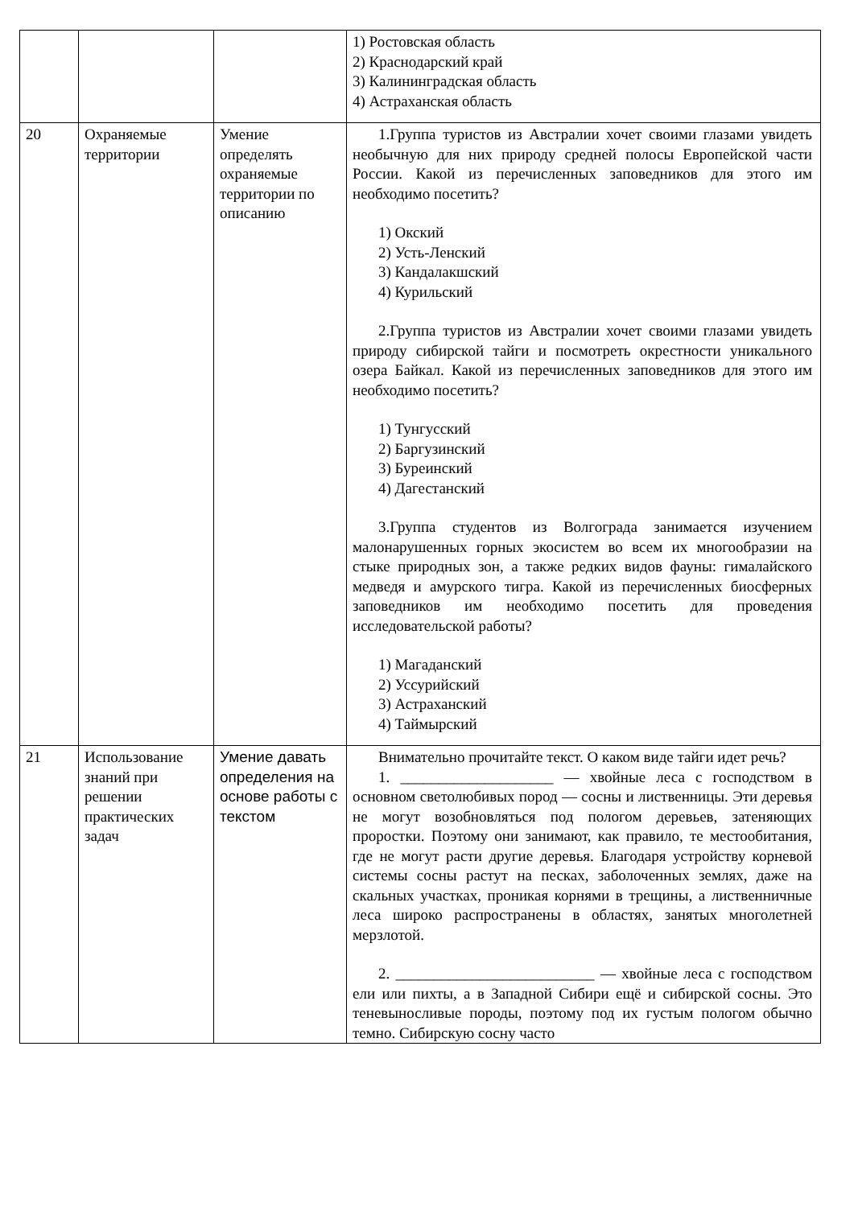| | | | 1) Ростовская область 2) Краснодарский край 3) Калининградская область 4) Астраханская область |
| 20 | Охраняемые территории | Умение определять охраняемые территории по описанию | 1.Группа туристов из Австралии хочет своими глазами увидеть необычную для них природу средней полосы Европейской части России. Какой из перечисленных заповедников для этого им необходимо посетить? 1) Окский 2) Усть-Ленский 3) Кандалакшский 4) Курильский 2.Группа туристов из Австралии хочет своими глазами увидеть природу сибирской тайги и посмотреть окрестности уникального озера Байкал. Какой из перечисленных заповедников для этого им необходимо посетить? 1) Тунгусский 2) Баргузинский 3) Буреинский 4) Дагестанский 3.Группа студентов из Волгограда занимается изучением малонарушенных горных экосистем во всем их многообразии на стыке природных зон, а также редких видов фауны: гималайского медведя и амурского тигра. Какой из перечисленных биосферных заповедников им необходимо посетить для проведения исследовательской работы? 1) Магаданский 2) Уссурийский 3) Астраханский 4) Таймырский |
| 21 | Использование знаний при решении практических задач | Умение давать определения на основе работы с текстом | Внимательно прочитайте текст. О каком виде тайги идет речь? 1. ____________________ — хвойные леса с господством в основном светолюбивых пород — сосны и лиственницы. Эти деревья не могут возобновляться под пологом деревьев, затеняющих проростки. Поэтому они занимают, как правило, те местообитания, где не могут расти другие деревья. Благодаря устройству корневой системы сосны растут на песках, заболоченных землях, даже на скальных участках, проникая корнями в трещины, а лиственничные леса широко распространены в областях, занятых многолетней мерзлотой. 2. __________________________ — хвойные леса с господством ели или пихты, а в Западной Сибири ещё и сибирской сосны. Это теневыносливые породы, поэтому под их густым пологом обычно темно. Сибирскую сосну часто |